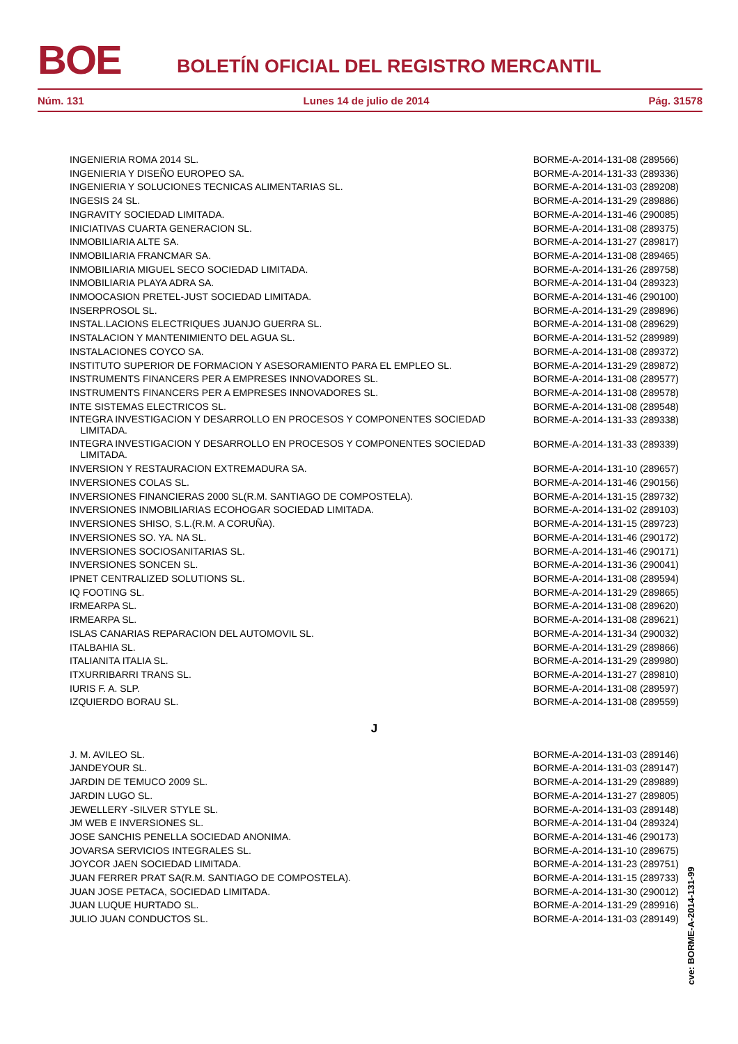BOE BOLETÍN OFICIAL DEL REGISTRO MERCANTIL
Núm. 131 Lunes 14 de julio de 2014 Pág. 31578
| INGENIERIA ROMA 2014 SL. | BORME-A-2014-131-08 (289566) |
| INGENIERIA Y DISEÑO EUROPEO SA. | BORME-A-2014-131-33 (289336) |
| INGENIERIA Y SOLUCIONES TECNICAS ALIMENTARIAS SL. | BORME-A-2014-131-03 (289208) |
| INGESIS 24 SL. | BORME-A-2014-131-29 (289886) |
| INGRAVITY SOCIEDAD LIMITADA. | BORME-A-2014-131-46 (290085) |
| INICIATIVAS CUARTA GENERACION SL. | BORME-A-2014-131-08 (289375) |
| INMOBILIARIA ALTE SA. | BORME-A-2014-131-27 (289817) |
| INMOBILIARIA FRANCMAR SA. | BORME-A-2014-131-08 (289465) |
| INMOBILIARIA MIGUEL SECO SOCIEDAD LIMITADA. | BORME-A-2014-131-26 (289758) |
| INMOBILIARIA PLAYA ADRA SA. | BORME-A-2014-131-04 (289323) |
| INMOOCASION PRETEL-JUST SOCIEDAD LIMITADA. | BORME-A-2014-131-46 (290100) |
| INSERPROSOL SL. | BORME-A-2014-131-29 (289896) |
| INSTAL.LACIONS ELECTRIQUES JUANJO GUERRA SL. | BORME-A-2014-131-08 (289629) |
| INSTALACION Y MANTENIMIENTO DEL AGUA SL. | BORME-A-2014-131-52 (289989) |
| INSTALACIONES COYCO SA. | BORME-A-2014-131-08 (289372) |
| INSTITUTO SUPERIOR DE FORMACION Y ASESORAMIENTO PARA EL EMPLEO SL. | BORME-A-2014-131-29 (289872) |
| INSTRUMENTS FINANCERS PER A EMPRESES INNOVADORES SL. | BORME-A-2014-131-08 (289577) |
| INSTRUMENTS FINANCERS PER A EMPRESES INNOVADORES SL. | BORME-A-2014-131-08 (289578) |
| INTE SISTEMAS ELECTRICOS SL. | BORME-A-2014-131-08 (289548) |
| INTEGRA INVESTIGACION Y DESARROLLO EN PROCESOS Y COMPONENTES SOCIEDAD LIMITADA. | BORME-A-2014-131-33 (289338) |
| INTEGRA INVESTIGACION Y DESARROLLO EN PROCESOS Y COMPONENTES SOCIEDAD LIMITADA. | BORME-A-2014-131-33 (289339) |
| INVERSION Y RESTAURACION EXTREMADURA SA. | BORME-A-2014-131-10 (289657) |
| INVERSIONES COLAS SL. | BORME-A-2014-131-46 (290156) |
| INVERSIONES FINANCIERAS 2000 SL(R.M. SANTIAGO DE COMPOSTELA). | BORME-A-2014-131-15 (289732) |
| INVERSIONES INMOBILIARIAS ECOHOGAR SOCIEDAD LIMITADA. | BORME-A-2014-131-02 (289103) |
| INVERSIONES SHISO, S.L.(R.M. A CORUÑA). | BORME-A-2014-131-15 (289723) |
| INVERSIONES SO. YA. NA SL. | BORME-A-2014-131-46 (290172) |
| INVERSIONES SOCIOSANITARIAS SL. | BORME-A-2014-131-46 (290171) |
| INVERSIONES SONCEN SL. | BORME-A-2014-131-36 (290041) |
| IPNET CENTRALIZED SOLUTIONS SL. | BORME-A-2014-131-08 (289594) |
| IQ FOOTING SL. | BORME-A-2014-131-29 (289865) |
| IRMEARPA SL. | BORME-A-2014-131-08 (289620) |
| IRMEARPA SL. | BORME-A-2014-131-08 (289621) |
| ISLAS CANARIAS REPARACION DEL AUTOMOVIL SL. | BORME-A-2014-131-34 (290032) |
| ITALBAHIA SL. | BORME-A-2014-131-29 (289866) |
| ITALIANITA ITALIA SL. | BORME-A-2014-131-29 (289980) |
| ITXURRIBARRI TRANS SL. | BORME-A-2014-131-27 (289810) |
| IURIS F. A. SLP. | BORME-A-2014-131-08 (289597) |
| IZQUIERDO BORAU SL. | BORME-A-2014-131-08 (289559) |
| J | |
| J. M. AVILEO SL. | BORME-A-2014-131-03 (289146) |
| JANDEYOUR SL. | BORME-A-2014-131-03 (289147) |
| JARDIN DE TEMUCO 2009 SL. | BORME-A-2014-131-29 (289889) |
| JARDIN LUGO SL. | BORME-A-2014-131-27 (289805) |
| JEWELLERY -SILVER STYLE SL. | BORME-A-2014-131-03 (289148) |
| JM WEB E INVERSIONES SL. | BORME-A-2014-131-04 (289324) |
| JOSE SANCHIS PENELLA SOCIEDAD ANONIMA. | BORME-A-2014-131-46 (290173) |
| JOVARSA SERVICIOS INTEGRALES SL. | BORME-A-2014-131-10 (289675) |
| JOYCOR JAEN SOCIEDAD LIMITADA. | BORME-A-2014-131-23 (289751) |
| JUAN FERRER PRAT SA(R.M. SANTIAGO DE COMPOSTELA). | BORME-A-2014-131-15 (289733) |
| JUAN JOSE PETACA, SOCIEDAD LIMITADA. | BORME-A-2014-131-30 (290012) |
| JUAN LUQUE HURTADO SL. | BORME-A-2014-131-29 (289916) |
| JULIO JUAN CONDUCTOS SL. | BORME-A-2014-131-03 (289149) |
cve: BORME-A-2014-131-99